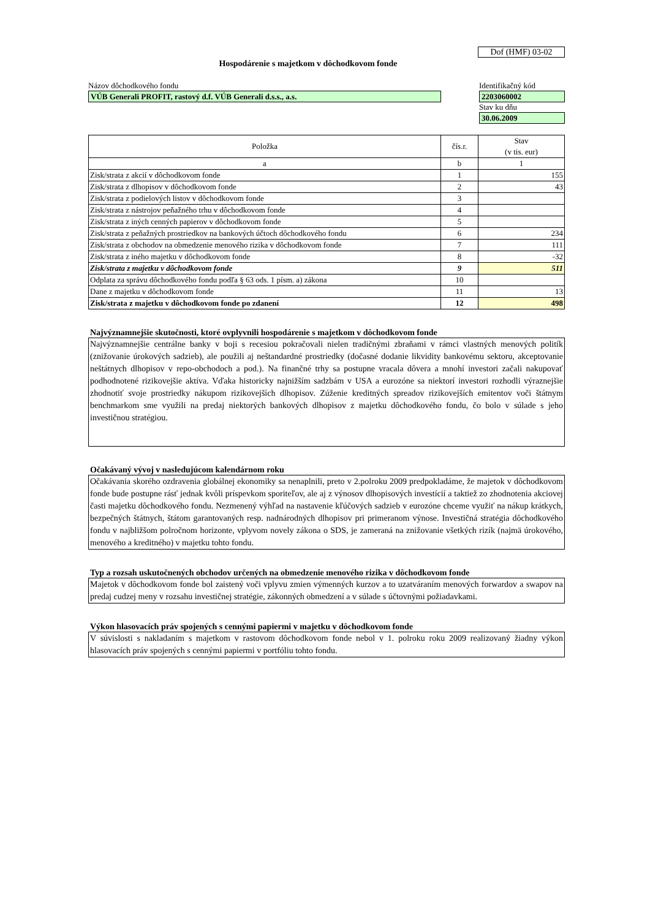Dof (HMF) 03-02
Hospodárenie s majetkom v dôchodkovom fonde
Názov dôchodkového fondu
VÚB Generali PROFIT, rastový d.f. VÚB Generali d.s.s., a.s.
Identifikačný kód
2203060002
Stav ku dňu
30.06.2009
| Položka | čís.r. | Stav (v tis. eur) |
| --- | --- | --- |
| a | b | 1 |
| Zisk/strata z akcií v dôchodkovom fonde | 1 | 155 |
| Zisk/strata z dlhopisov v dôchodkovom fonde | 2 | 43 |
| Zisk/strata z podielových listov v dôchodkovom fonde | 3 | |
| Zisk/strata z nástrojov peňažného trhu v dôchodkovom fonde | 4 | |
| Zisk/strata z iných cenných papierov v dôchodkovom fonde | 5 | |
| Zisk/strata z peňažných prostriedkov na bankových účtoch dôchodkového fondu | 6 | 234 |
| Zisk/strata z obchodov na obmedzenie menového rizika v dôchodkovom fonde | 7 | 111 |
| Zisk/strata z iného majetku v dôchodkovom fonde | 8 | -32 |
| Zisk/strata z majetku v dôchodkovom fonde | 9 | 511 |
| Odplata za správu dôchodkového fondu podľa § 63 ods. 1 písm. a) zákona | 10 | |
| Dane z majetku v dôchodkovom fonde | 11 | 13 |
| Zisk/strata z majetku v dôchodkovom fonde po zdanení | 12 | 498 |
Najvýznamnejšie skutočnosti, ktoré ovplyvnili hospodárenie s majetkom v dôchodkovom fonde
Najvýznamnejšie centrálne banky v boji s recesiou pokračovali nielen tradičnými zbraňami v rámci vlastných menových politík (znižovanie úrokových sadzieb), ale použili aj neštandardné prostriedky (dočasné dodanie likvidity bankovému sektoru, akceptovanie neštátnych dlhopisov v repo-obchodoch a pod.). Na finančné trhy sa postupne vracala dôvera a mnohí investori začali nakupovať podhodnotené rizikovejšie aktíva. Vďaka historicky najnižším sadzbám v USA a eurozóne sa niektorí investori rozhodli výraznejšie zhodnotiť svoje prostriedky nákupom rizikovejších dlhopisov. Zúženie kreditných spreadov rizikovejších emitentov voči štátnym benchmarkom sme využili na predaj niektorých bankových dlhopisov z majetku dôchodkového fondu, čo bolo v súlade s jeho investičnou stratégiou.
Očakávaný vývoj v nasledujúcom kalendárnom roku
Očakávania skorého ozdravenia globálnej ekonomiky sa nenaplnili, preto v 2.polroku 2009 predpokladáme, že majetok v dôchodkovom fonde bude postupne rásť jednak kvôli príspevkom sporiteľov, ale aj z výnosov dlhopisových investícií a taktiež zo zhodnotenia akciovej časti majetku dôchodkového fondu. Nezmenený výhľad na nastavenie kľúčových sadzieb v eurozóne chceme využiť na nákup krátkych, bezpečných štátnych, štátom garantovaných resp. nadnárodných dlhopisov pri primeranom výnose. Investičná stratégia dôchodkového fondu v najbližšom polročnom horizonte, vplyvom novely zákona o SDS, je zameraná na znižovanie všetkých rizík (najmä úrokového, menového a kreditného) v majetku tohto fondu.
Typ a rozsah uskutočnených obchodov určených na obmedzenie menového rizika v dôchodkovom fonde
Majetok v dôchodkovom fonde bol zaistený voči vplyvu zmien výmenných kurzov a to uzatváraním menových forwardov a swapov na predaj cudzej meny v rozsahu investičnej stratégie, zákonných obmedzení a v súlade s účtovnými požiadavkami.
Výkon hlasovacích práv spojených s cennými papiermi v majetku v dôchodkovom fonde
V súvislosti s nakladaním s majetkom v rastovom dôchodkovom fonde nebol v 1. polroku roku 2009 realizovaný žiadny výkon hlasovacích práv spojených s cennými papiermi v portfóliu tohto fondu.